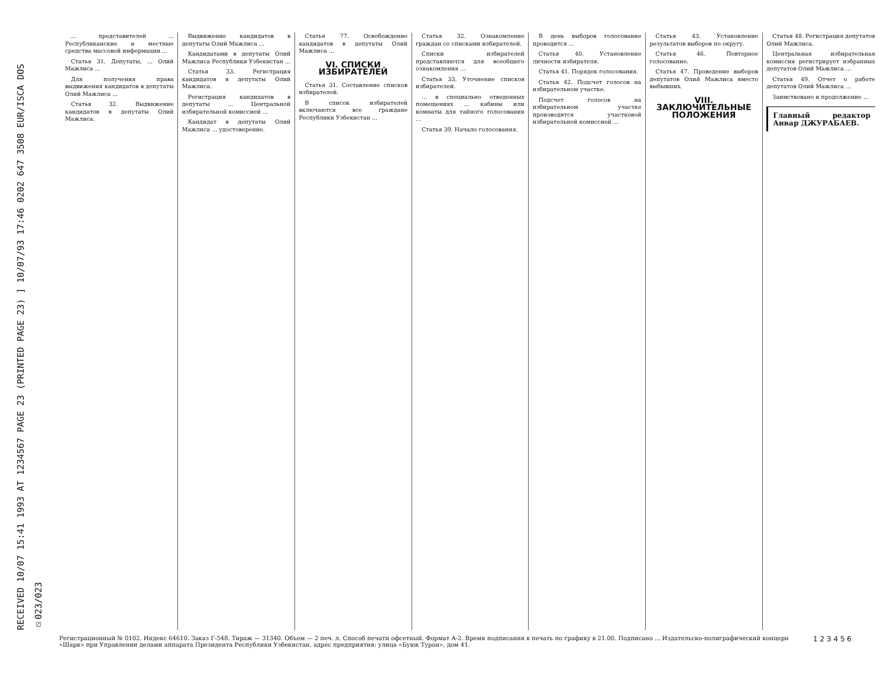RECEIVED 10/07 15:41 1993 AT 1234567 PAGE 23 (PRINTED PAGE 23) ] 10/07/93 17:46 0202 647 3508 EUR/ISCA DOS ☑023/023
... представителей ... Республиканские и местные средства массовой информации ...
Статья 31. Депутаты, ... Олий Мажлиса ...
Для получения права выдвижения кандидатов в депутаты Олий Мажлиса ...
Статья 32. Выдвижение кандидатов в депутаты Олий Мажлиса.
Выдвижение кандидатов в депутаты Олий Мажлиса ...
Кандидатами в депутаты Олий Мажлиса Республики Узбекистан ...
Статья 33. Регистрация кандидатов в депутаты Олий Мажлиса.
Регистрация кандидатов в депутаты ... Центральной избирательной комиссией ...
Кандидат в депутаты Олий Мажлиса ... удостоверение.
Статья 77. Освобождение кандидатов в депутаты Олий Мажлиса ...
VI. СПИСКИ ИЗБИРАТЕЛЕЙ
Статья 31. Составление списков избирателей.
В список избирателей включаются все граждане Республики Узбекистан ...
Статья 32. Ознакомление граждан со списками избирателей.
Списки избирателей представляются для всеобщего ознакомления ...
Статья 33. Уточнение списков избирателей.
... в специально отведенных помещениях ... кабины или комнаты для тайного голосования ...
Статья 39. Начало голосования.
В день выборов голосование проводится ...
Статья 40. Установление личности избирателя.
Статья 41. Порядок голосования.
Статья 42. Подсчет голосов на избирательном участке.
Подсчет голосов на избирательном участке производится участковой избирательной комиссией ...
Статья 43. Установление результатов выборов по округу.
Статья 46. Повторное голосование.
Статья 47. Проведение выборов депутатов Олий Мажлиса вместо выбывших.
VIII. ЗАКЛЮЧИТЕЛЬНЫЕ ПОЛОЖЕНИЯ
Статья 48. Регистрация депутатов Олий Мажлиса.
Центральная избирательная комиссия регистрирует избранных депутатов Олий Мажлиса ...
Статья 49. Отчет о работе депутатов Олий Мажлиса ...
Заимствовано и продолжение ...
Главный редактор Анвар ДЖУРАБАЕВ.
1 2 3 4 5 6 Регистрационный № 0102. Индекс 64610. Заказ Г-548. Тираж — 31340. Объем — 2 печ. л. Способ печати офсетный. Формат А-2. Время подписания в печать по графику в 21.00. Подписано ... Издательско-полиграфический концерн «Шарк» при Управлении делами аппарата Президента Республики Узбекистан, адрес предприятия: улица «Буюк Турон», дом 41.